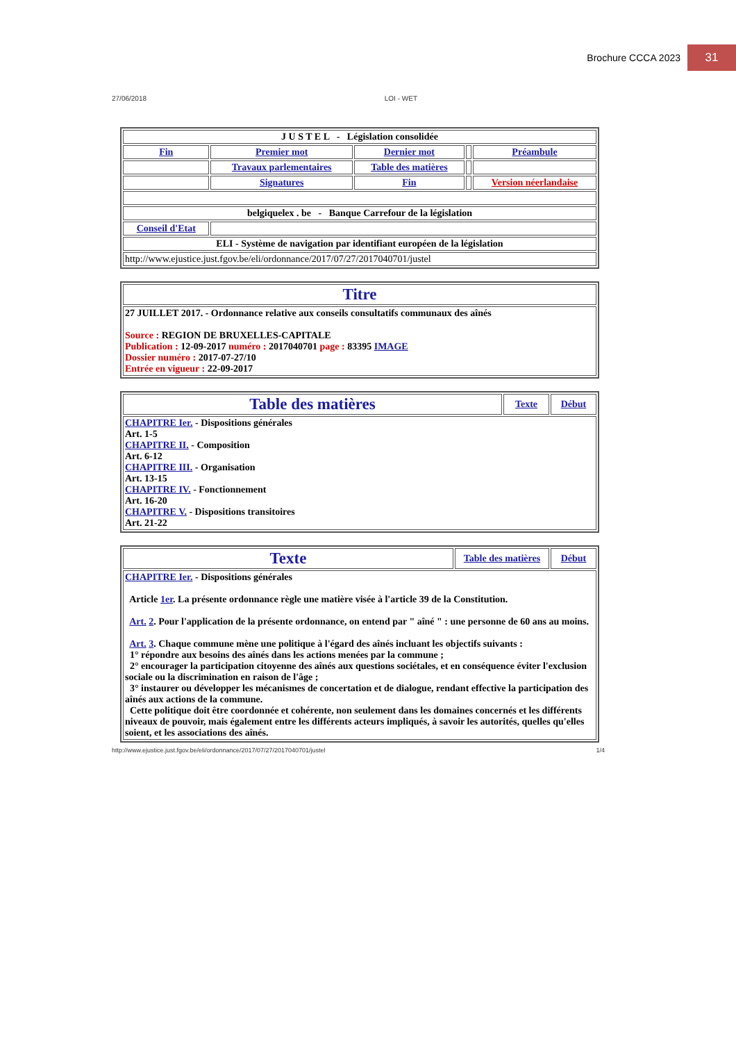Brochure CCCA 2023 31
27/06/2018 LOI - WET
| J U S T E L - Législation consolidée | | | | |
| Fin | Premier mot | Dernier mot | | Préambule |
| | Travaux parlementaires | Table des matières | | |
| | Signatures | Fin | | Version néerlandaise |
| belgiquelex . be - Banque Carrefour de la législation | | | | |
| Conseil d'Etat | | | | |
| ELI - Système de navigation par identifiant européen de la législation | | | | |
| http://www.ejustice.just.fgov.be/eli/ordonnance/2017/07/27/2017040701/justel | | | | |
| Titre |
| 27 JUILLET 2017. - Ordonnance relative aux conseils consultatifs communaux des aînés Source : REGION DE BRUXELLES-CAPITALE Publication : 12-09-2017 numéro : 2017040701 page : 83395 IMAGE Dossier numéro : 2017-07-27/10 Entrée en vigueur : 22-09-2017 |
| Table des matières | Texte | Début |
| CHAPITRE Ier. - Dispositions générales Art. 1-5 CHAPITRE II. - Composition Art. 6-12 CHAPITRE III. - Organisation Art. 13-15 CHAPITRE IV. - Fonctionnement Art. 16-20 CHAPITRE V. - Dispositions transitoires Art. 21-22 | | |
| Texte | Table des matières | Début |
| CHAPITRE Ier. - Dispositions générales Article 1er . La présente ordonnance règle une matière visée à l'article 39 de la Constitution. Art. 2 . Pour l'application de la présente ordonnance, on entend par " aîné " : une personne de 60 ans au moins. Art. 3 . Chaque commune mène une politique à l'égard des aînés incluant les objectifs suivants : 1° répondre aux besoins des aînés dans les actions menées par la commune ; 2° encourager la participation citoyenne des aînés aux questions sociétales, et en conséquence éviter l'exclusion sociale ou la discrimination en raison de l'âge ; 3° instaurer ou développer les mécanismes de concertation et de dialogue, rendant effective la participation des aînés aux actions de la commune. Cette politique doit être coordonnée et cohérente, non seulement dans les domaines concernés et les différents niveaux de pouvoir, mais également entre les différents acteurs impliqués, à savoir les autorités, quelles qu'elles soient, et les associations des aînés. | | |
http://www.ejustice.just.fgov.be/eli/ordonnance/2017/07/27/2017040701/justel 1/4